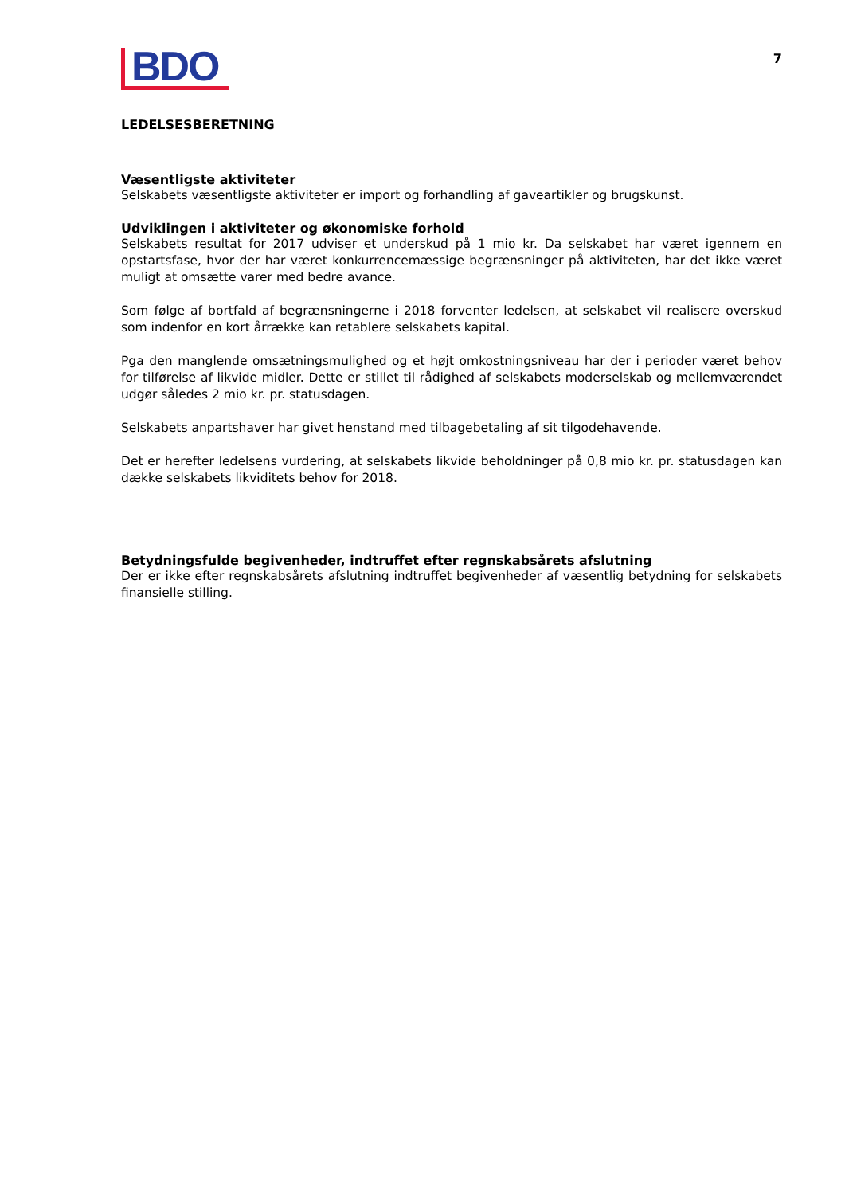BDO
7
LEDELSESBERETNING
Væsentligste aktiviteter
Selskabets væsentligste aktiviteter er import og forhandling af gaveartikler og brugskunst.
Udviklingen i aktiviteter og økonomiske forhold
Selskabets resultat for 2017 udviser et underskud på 1 mio kr. Da selskabet har været igennem en opstartsfase, hvor der har været konkurrencemæssige begrænsninger på aktiviteten, har det ikke været muligt at omsætte varer med bedre avance.
Som følge af bortfald af begrænsningerne i 2018 forventer ledelsen, at selskabet vil realisere overskud som indenfor en kort årrække kan retablere selskabets kapital.
Pga den manglende omsætningsmulighed og et højt omkostningsniveau har der i perioder været behov for tilførelse af likvide midler. Dette er stillet til rådighed af selskabets moderselskab og mellemværendet udgør således 2 mio kr. pr. statusdagen.
Selskabets anpartshaver har givet henstand med tilbagebetaling af sit tilgodehavende.
Det er herefter ledelsens vurdering, at selskabets likvide beholdninger på 0,8 mio kr. pr. statusdagen kan dække selskabets likviditets behov for 2018.
Betydningsfulde begivenheder, indtruffet efter regnskabsårets afslutning
Der er ikke efter regnskabsårets afslutning indtruffet begivenheder af væsentlig betydning for selskabets finansielle stilling.